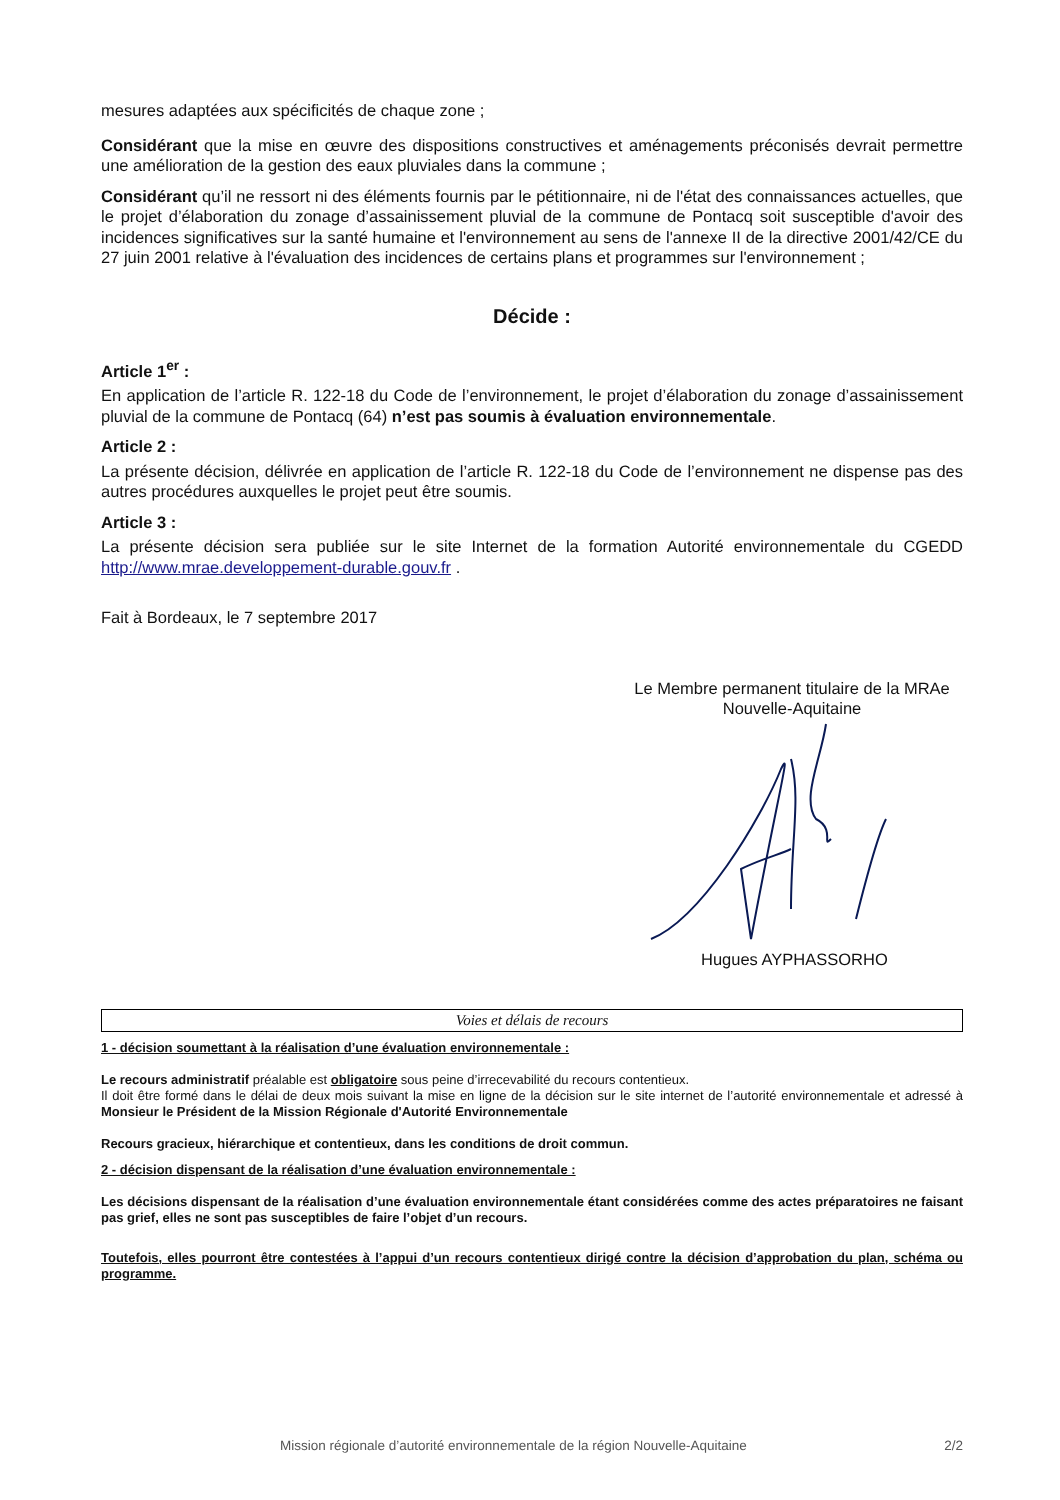mesures adaptées aux spécificités de chaque zone ;
Considérant que la mise en œuvre des dispositions constructives et aménagements préconisés devrait permettre une amélioration de la gestion des eaux pluviales dans la commune ;
Considérant qu’il ne ressort ni des éléments fournis par le pétitionnaire, ni de l'état des connaissances actuelles, que le projet d’élaboration du zonage d’assainissement pluvial de la commune de Pontacq soit susceptible d'avoir des incidences significatives sur la santé humaine et l'environnement au sens de l'annexe II de la directive 2001/42/CE du 27 juin 2001 relative à l'évaluation des incidences de certains plans et programmes sur l'environnement ;
Décide :
Article 1<sup>er</sup> :
En application de l’article R. 122-18 du Code de l’environnement, le projet d’élaboration du zonage d’assainissement pluvial de la commune de Pontacq (64) n’est pas soumis à évaluation environnementale.
Article 2 :
La présente décision, délivrée en application de l’article R. 122-18 du Code de l’environnement ne dispense pas des autres procédures auxquelles le projet peut être soumis.
Article 3 :
La présente décision sera publiée sur le site Internet de la formation Autorité environnementale du CGEDD http://www.mrae.developpement-durable.gouv.fr .
Fait à Bordeaux, le 7 septembre 2017
Le Membre permanent titulaire de la MRAe
Nouvelle-Aquitaine
Hugues AYPHASSORHO
Voies et délais de recours
1 - décision soumettant à la réalisation d’une évaluation environnementale :
Le recours administratif préalable est obligatoire sous peine d’irrecevabilité du recours contentieux.
Il doit être formé dans le délai de deux mois suivant la mise en ligne de la décision sur le site internet de l’autorité environnementale et adressé à Monsieur le Président de la Mission Régionale d'Autorité Environnementale
Recours gracieux, hiérarchique et contentieux, dans les conditions de droit commun.
2 - décision dispensant de la réalisation d’une évaluation environnementale :
Les décisions dispensant de la réalisation d’une évaluation environnementale étant considérées comme des actes préparatoires ne faisant pas grief, elles ne sont pas susceptibles de faire l’objet d’un recours.
Toutefois, elles pourront être contestées à l’appui d’un recours contentieux dirigé contre la décision d’approbation du plan, schéma ou programme.
Mission régionale d’autorité environnementale de la région Nouvelle-Aquitaine 2/2